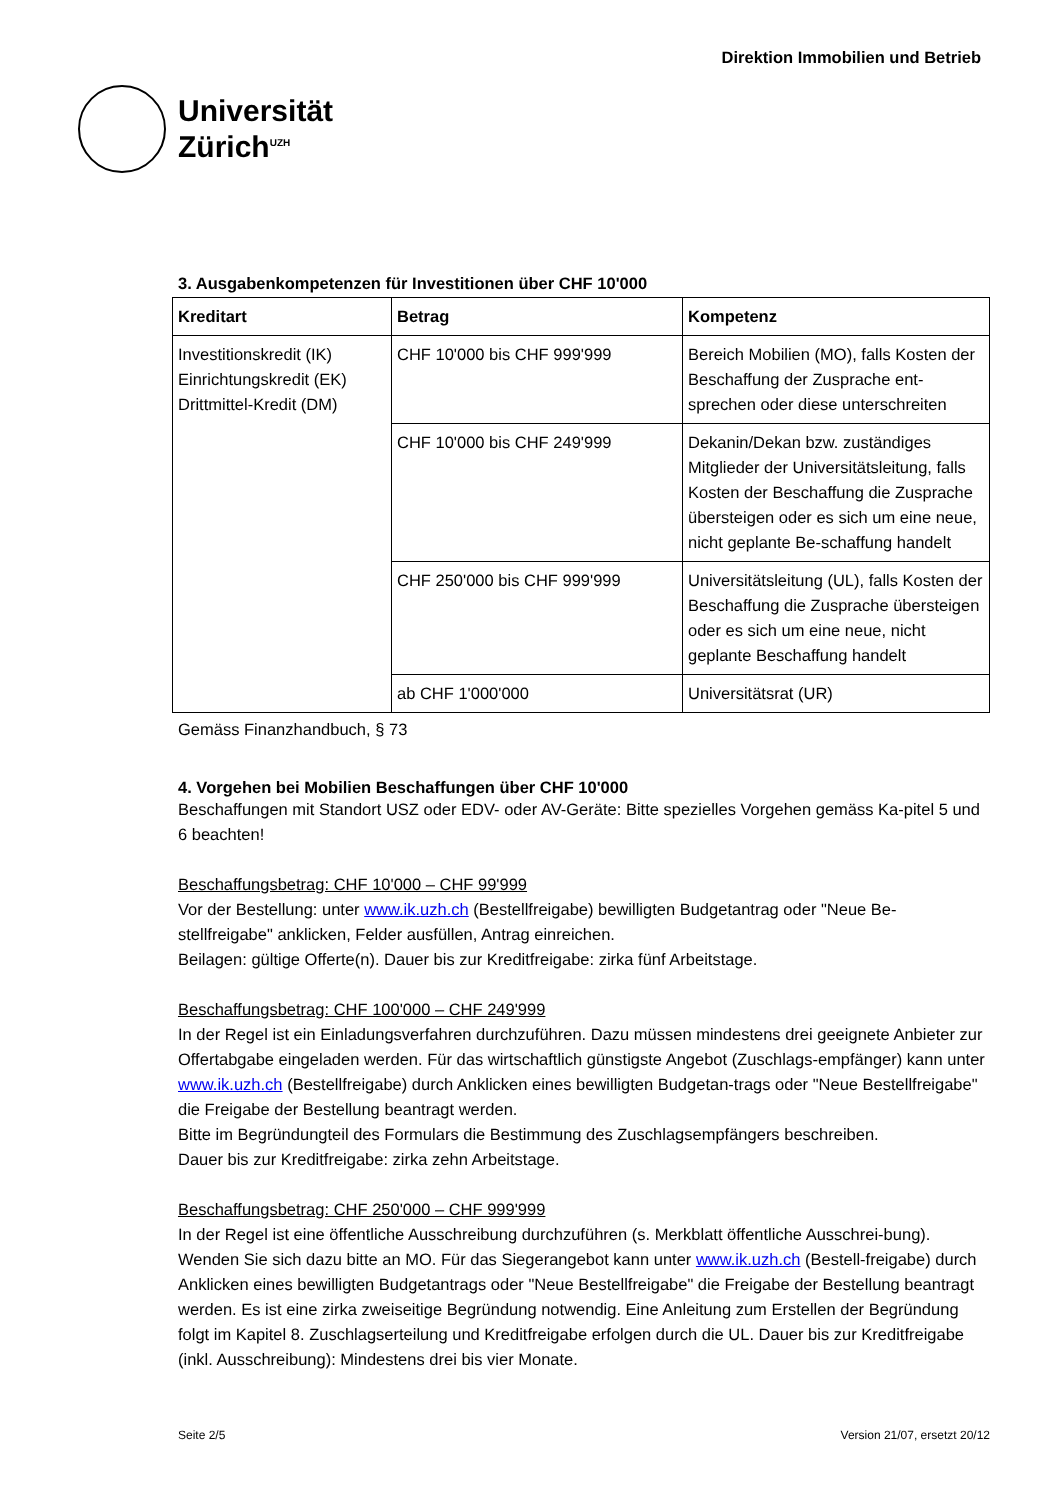Universität
Zürich<sup>UZH</sup>
Direktion Immobilien und Betrieb
3. Ausgabenkompetenzen für Investitionen über CHF 10'000
| Kreditart | Betrag | Kompetenz |
| --- | --- | --- |
| Investitionskredit (IK) Einrichtungskredit (EK) Drittmittel-Kredit (DM) | CHF 10'000 bis CHF 999'999 | Bereich Mobilien (MO), falls Kosten der Beschaffung der Zusprache ent-sprechen oder diese unterschreiten |
| | CHF 10'000 bis CHF 249'999 | Dekanin/Dekan bzw. zuständiges Mitglieder der Universitätsleitung, falls Kosten der Beschaffung die Zusprache übersteigen oder es sich um eine neue, nicht geplante Be-schaffung handelt |
| | CHF 250'000 bis CHF 999'999 | Universitätsleitung (UL), falls Kosten der Beschaffung die Zusprache übersteigen oder es sich um eine neue, nicht geplante Beschaffung handelt |
| | ab CHF 1'000'000 | Universitätsrat (UR) |
Gemäss Finanzhandbuch, § 73
4. Vorgehen bei Mobilien Beschaffungen über CHF 10'000
Beschaffungen mit Standort USZ oder EDV- oder AV-Geräte: Bitte spezielles Vorgehen gemäss Ka-pitel 5 und 6 beachten!
Beschaffungsbetrag: CHF 10'000 – CHF 99'999
Vor der Bestellung: unter www.ik.uzh.ch (Bestellfreigabe) bewilligten Budgetantrag oder "Neue Be-stellfreigabe" anklicken, Felder ausfüllen, Antrag einreichen.
Beilagen: gültige Offerte(n). Dauer bis zur Kreditfreigabe: zirka fünf Arbeitstage.
Beschaffungsbetrag: CHF 100'000 – CHF 249'999
In der Regel ist ein Einladungsverfahren durchzuführen. Dazu müssen mindestens drei geeignete Anbieter zur Offertabgabe eingeladen werden. Für das wirtschaftlich günstigste Angebot (Zuschlags-empfänger) kann unter www.ik.uzh.ch (Bestellfreigabe) durch Anklicken eines bewilligten Budgetan-trags oder "Neue Bestellfreigabe" die Freigabe der Bestellung beantragt werden.
Bitte im Begründungteil des Formulars die Bestimmung des Zuschlagsempfängers beschreiben.
Dauer bis zur Kreditfreigabe: zirka zehn Arbeitstage.
Beschaffungsbetrag: CHF 250'000 – CHF 999'999
In der Regel ist eine öffentliche Ausschreibung durchzuführen (s. Merkblatt öffentliche Ausschrei-bung). Wenden Sie sich dazu bitte an MO. Für das Siegerangebot kann unter www.ik.uzh.ch (Bestell-freigabe) durch Anklicken eines bewilligten Budgetantrags oder "Neue Bestellfreigabe" die Freigabe der Bestellung beantragt werden. Es ist eine zirka zweiseitige Begründung notwendig. Eine Anleitung zum Erstellen der Begründung folgt im Kapitel 8. Zuschlagserteilung und Kreditfreigabe erfolgen durch die UL. Dauer bis zur Kreditfreigabe (inkl. Ausschreibung): Mindestens drei bis vier Monate.
Seite 2/5 Version 21/07, ersetzt 20/12